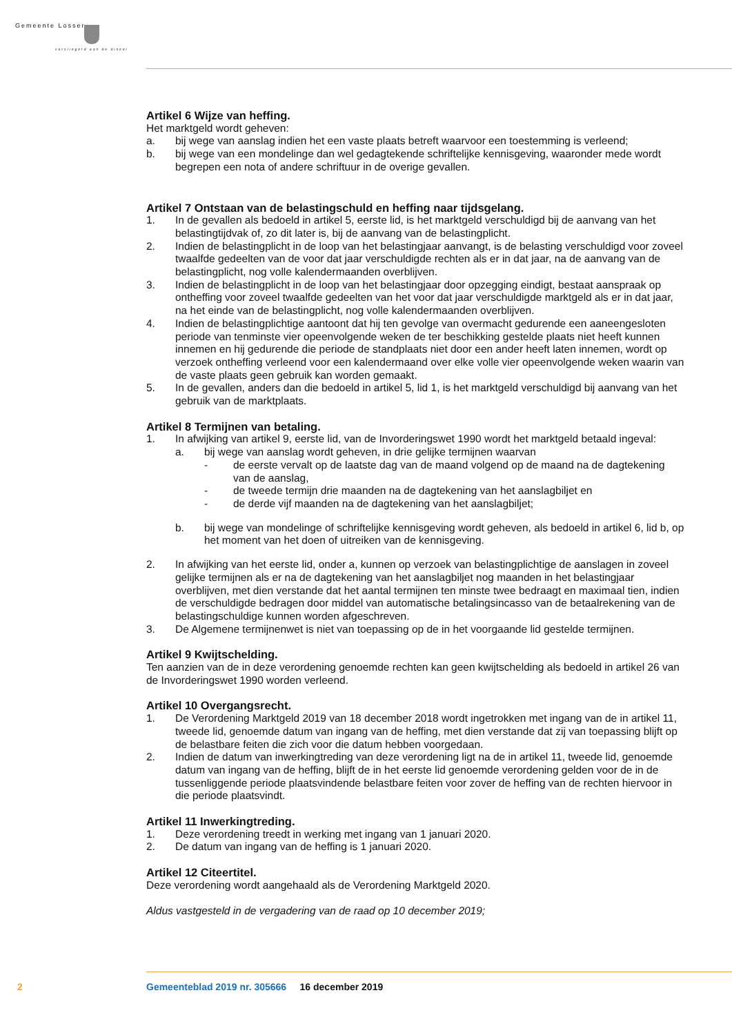Gemeente Losser
verslingerd aan de dinkel
Artikel 6 Wijze van heffing.
Het marktgeld wordt geheven:
a. bij wege van aanslag indien het een vaste plaats betreft waarvoor een toestemming is verleend;
b. bij wege van een mondelinge dan wel gedagtekende schriftelijke kennisgeving, waaronder mede wordt begrepen een nota of andere schriftuur in de overige gevallen.
Artikel 7 Ontstaan van de belastingschuld en heffing naar tijdsgelang.
1. In de gevallen als bedoeld in artikel 5, eerste lid, is het marktgeld verschuldigd bij de aanvang van het belastingtijdvak of, zo dit later is, bij de aanvang van de belastingplicht.
2. Indien de belastingplicht in de loop van het belastingjaar aanvangt, is de belasting verschuldigd voor zoveel twaalfde gedeelten van de voor dat jaar verschuldigde rechten als er in dat jaar, na de aanvang van de belastingplicht, nog volle kalendermaanden overblijven.
3. Indien de belastingplicht in de loop van het belastingjaar door opzegging eindigt, bestaat aanspraak op ontheffing voor zoveel twaalfde gedeelten van het voor dat jaar verschuldigde marktgeld als er in dat jaar, na het einde van de belastingplicht, nog volle kalendermaanden overblijven.
4. Indien de belastingplichtige aantoont dat hij ten gevolge van overmacht gedurende een aaneengesloten periode van tenminste vier opeenvolgende weken de ter beschikking gestelde plaats niet heeft kunnen innemen en hij gedurende die periode de standplaats niet door een ander heeft laten innemen, wordt op verzoek ontheffing verleend voor een kalendermaand over elke volle vier opeenvolgende weken waarin van de vaste plaats geen gebruik kan worden gemaakt.
5. In de gevallen, anders dan die bedoeld in artikel 5, lid 1, is het marktgeld verschuldigd bij aanvang van het gebruik van de marktplaats.
Artikel 8 Termijnen van betaling.
1. In afwijking van artikel 9, eerste lid, van de Invorderingswet 1990 wordt het marktgeld betaald ingeval:
a. bij wege van aanslag wordt geheven, in drie gelijke termijnen waarvan
- de eerste vervalt op de laatste dag van de maand volgend op de maand na de dagtekening van de aanslag,
- de tweede termijn drie maanden na de dagtekening van het aanslagbiljet en
- de derde vijf maanden na de dagtekening van het aanslagbiljet;
b. bij wege van mondelinge of schriftelijke kennisgeving wordt geheven, als bedoeld in artikel 6, lid b, op het moment van het doen of uitreiken van de kennisgeving.
2. In afwijking van het eerste lid, onder a, kunnen op verzoek van belastingplichtige de aanslagen in zoveel gelijke termijnen als er na de dagtekening van het aanslagbiljet nog maanden in het belastingjaar overblijven, met dien verstande dat het aantal termijnen ten minste twee bedraagt en maximaal tien, indien de verschuldigde bedragen door middel van automatische betalingsincasso van de betaalrekening van de belastingschuldige kunnen worden afgeschreven.
3. De Algemene termijnenwet is niet van toepassing op de in het voorgaande lid gestelde termijnen.
Artikel 9 Kwijtschelding.
Ten aanzien van de in deze verordening genoemde rechten kan geen kwijtschelding als bedoeld in artikel 26 van de Invorderingswet 1990 worden verleend.
Artikel 10 Overgangsrecht.
1. De Verordening Marktgeld 2019 van 18 december 2018 wordt ingetrokken met ingang van de in artikel 11, tweede lid, genoemde datum van ingang van de heffing, met dien verstande dat zij van toepassing blijft op de belastbare feiten die zich voor die datum hebben voorgedaan.
2. Indien de datum van inwerkingtreding van deze verordening ligt na de in artikel 11, tweede lid, genoemde datum van ingang van de heffing, blijft de in het eerste lid genoemde verordening gelden voor de in de tussenliggende periode plaatsvindende belastbare feiten voor zover de heffing van de rechten hiervoor in die periode plaatsvindt.
Artikel 11 Inwerkingtreding.
1. Deze verordening treedt in werking met ingang van 1 januari 2020.
2. De datum van ingang van de heffing is 1 januari 2020.
Artikel 12 Citeertitel.
Deze verordening wordt aangehaald als de Verordening Marktgeld 2020.
Aldus vastgesteld in de vergadering van de raad op 10 december 2019;
2 Gemeenteblad 2019 nr. 305666 16 december 2019